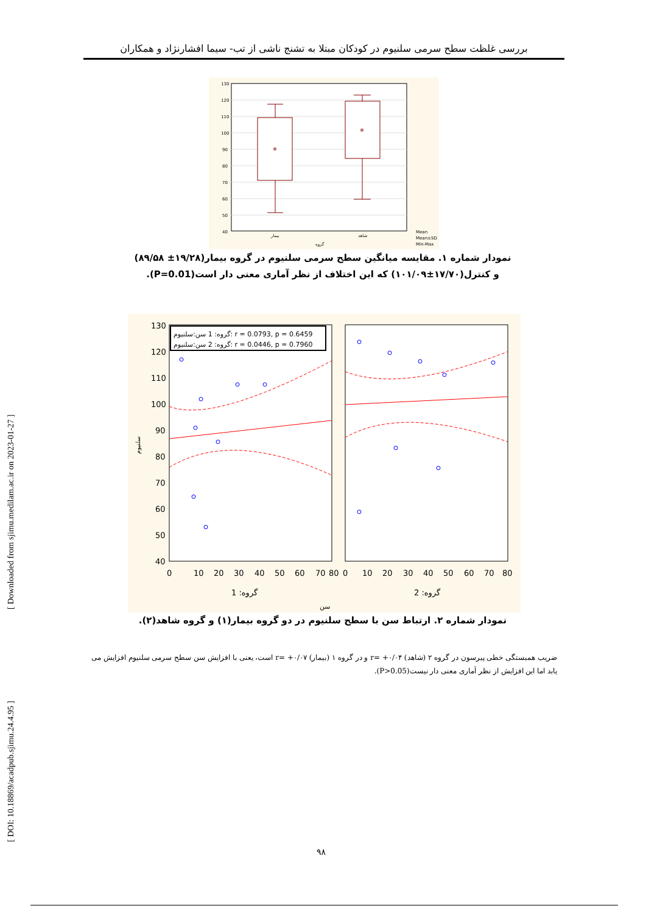بررسی غلظت سطح سرمی سلنیوم در کودکان مبتلا به تشنج ناشی از تب- سیما افشارنژاد و همکاران
130
120
110
100
90
80
70
60
50
40
بیمار
شاهد
گروه
Mean
Mean±SD
Min-Max
نمودار شماره ۱. مقایسه میانگین سطح سرمی سلنیوم در گروه بیمار(۱۹/۲۸± ۸۹/۵۸) و کنترل(۱۷/۷۰±۱۰۱/۰۹) که این اختلاف از نظر آماری معنی دار است(P=0.01).
130
120
110
100
90
80
70
60
50
40
گروه: 1 سن:سلنیوم: r = 0.0793, p = 0.6459
گروه: 2 سن:سلنیوم: r = 0.0446, p = 0.7960
0
10
20
30
40
50
60
70
80
0
10
20
30
40
50
60
70
80
گروه: 1
گروه: 2
سن
سلنیوم
نمودار شماره ۲. ارتباط سن با سطح سلنیوم در دو گروه بیمار(۱) و گروه شاهد(۲).
ضریب همبستگی خطی پیرسون در گروه ۲ (شاهد) r= +۰/۰۴ و در گروه ۱ (بیمار) r= +۰/۰۷ است، یعنی با افزایش سن سطح سرمی سلنیوم افزایش می یابد اما این افزایش از نظر آماری معنی دار نیست(P>0.05).
[ Downloaded from sjimu.medilam.ac.ir on 2023-01-27 ]
[ DOI: 10.18869/acadpub.sjimu.24.4.95 ]
۹۸